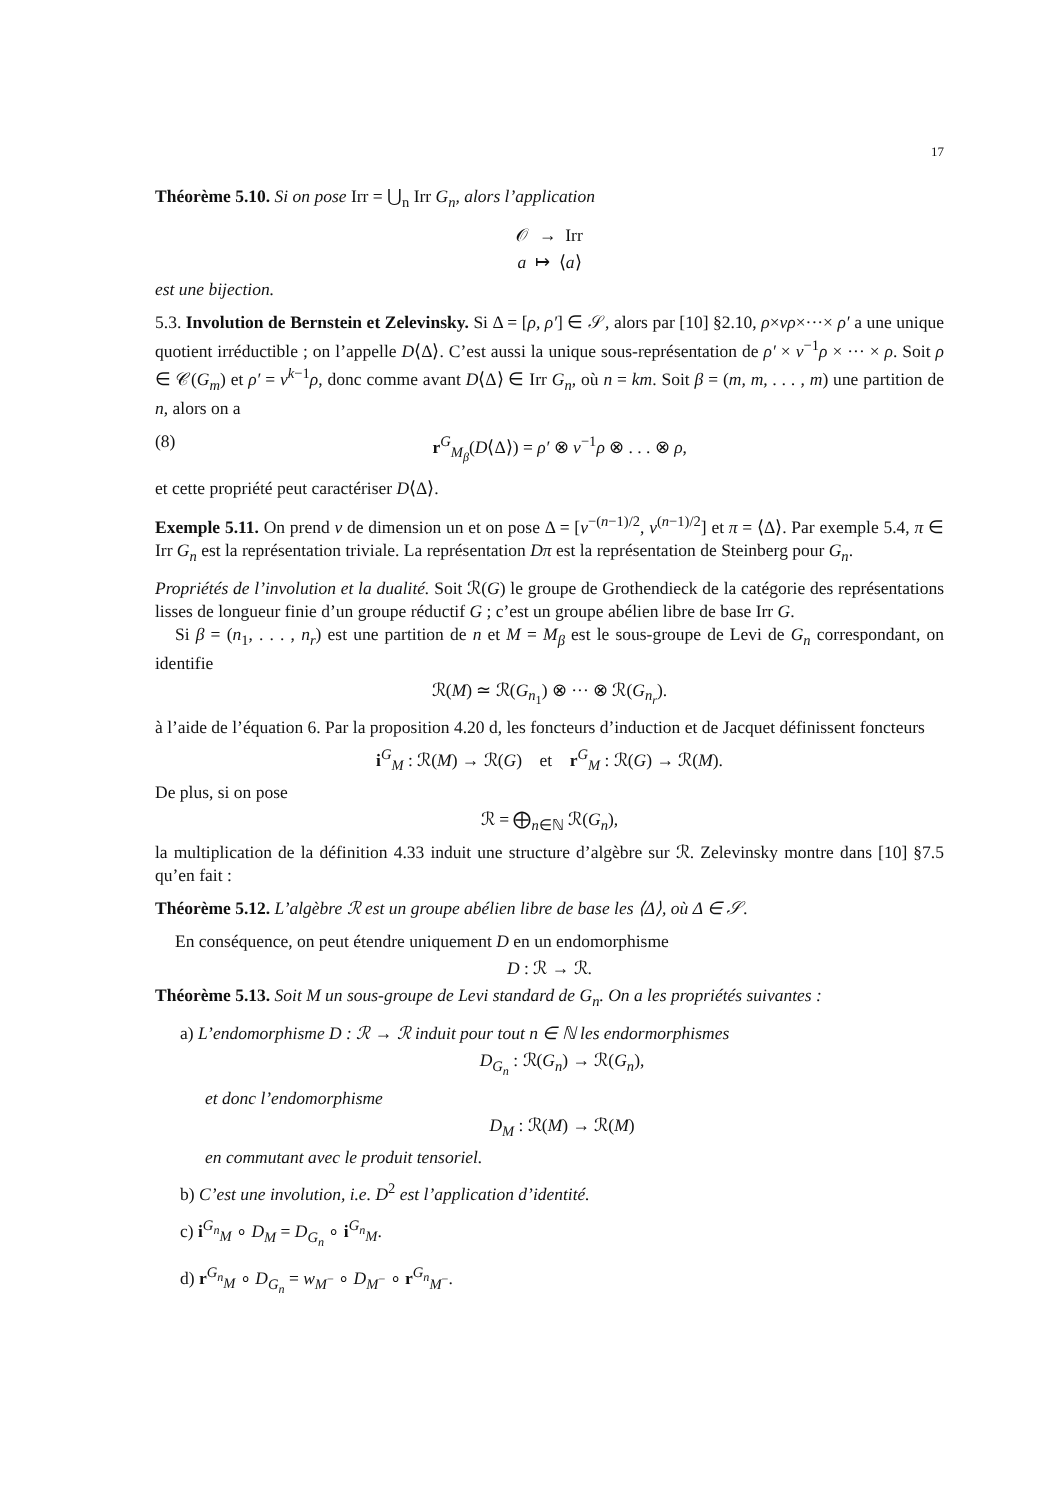17
Théorème 5.10. Si on pose Irr = ⋃<sub>n</sub> Irr G<sub>n</sub>, alors l’application
𝒪 → Irr
a ↦ ⟨a⟩
est une bijection.
5.3. Involution de Bernstein et Zelevinsky. Si Δ = [ρ, ρ′] ∈ 𝒮, alors par [10] §2.10, ρ×νρ×···× ρ′ a une unique quotient irréductible ; on l’appelle D⟨Δ⟩. C’est aussi la unique sous-représentation de ρ′ × ν<sup>−1</sup>ρ × ··· × ρ. Soit ρ ∈ 𝒞(G<sub>m</sub>) et ρ′ = ν<sup>k−1</sup>ρ, donc comme avant D⟨Δ⟩ ∈ Irr G<sub>n</sub>, où n = km. Soit β = (m, m, . . . , m) une partition de n, alors on a
(8) r<sup>G</sup><sub>M<sub>β</sub></sub>(D⟨Δ⟩) = ρ′ ⊗ ν<sup>−1</sup>ρ ⊗ . . . ⊗ ρ,
et cette propriété peut caractériser D⟨Δ⟩.
Exemple 5.11. On prend ν de dimension un et on pose Δ = [ν<sup>−(n−1)/2</sup>, ν<sup>(n−1)/2</sup>] et π = ⟨Δ⟩. Par exemple 5.4, π ∈ Irr G<sub>n</sub> est la représentation triviale. La représentation Dπ est la représentation de Steinberg pour G<sub>n</sub>.
Propriétés de l’involution et la dualité. Soit ℛ(G) le groupe de Grothendieck de la catégorie des représentations lisses de longueur finie d’un groupe réductif G ; c’est un groupe abélien libre de base Irr G.
Si β = (n<sub>1</sub>, . . . , n<sub>r</sub>) est une partition de n et M = M<sub>β</sub> est le sous-groupe de Levi de G<sub>n</sub> correspondant, on identifie
ℛ(M) ≃ ℛ(G<sub>n<sub>1</sub></sub>) ⊗ ··· ⊗ ℛ(G<sub>n<sub>r</sub></sub>).
à l’aide de l’équation 6. Par la proposition 4.20 d, les foncteurs d’induction et de Jacquet définissent foncteurs
i<sup>G</sup><sub>M</sub> : ℛ(M) → ℛ(G) et r<sup>G</sup><sub>M</sub> : ℛ(G) → ℛ(M).
De plus, si on pose
ℛ = ⨁<sub>n∈ℕ</sub> ℛ(G<sub>n</sub>),
la multiplication de la définition 4.33 induit une structure d’algèbre sur ℛ. Zelevinsky montre dans [10] §7.5 qu’en fait :
Théorème 5.12. L’algèbre ℛ est un groupe abélien libre de base les ⟨Δ⟩, où Δ ∈ 𝒮.
En conséquence, on peut étendre uniquement D en un endomorphisme
D : ℛ → ℛ.
Théorème 5.13. Soit M un sous-groupe de Levi standard de G<sub>n</sub>. On a les propriétés suivantes :
a) L’endomorphisme D : ℛ → ℛ induit pour tout n ∈ ℕ les endormorphismes
D<sub>G<sub>n</sub></sub> : ℛ(G<sub>n</sub>) → ℛ(G<sub>n</sub>),
et donc l’endomorphisme
D<sub>M</sub> : ℛ(M) → ℛ(M)
en commutant avec le produit tensoriel.
b) C’est une involution, i.e. D<sup>2</sup> est l’application d’identité.
c) i<sup>G<sub>n</sub></sup><sub>M</sub> ∘ D<sub>M</sub> = D<sub>G<sub>n</sub></sub> ∘ i<sup>G<sub>n</sub></sup><sub>M</sub>.
d) r<sup>G<sub>n</sub></sup><sub>M</sub> ∘ D<sub>G<sub>n</sub></sub> = w<sub>M<sup>−</sup></sub> ∘ D<sub>M<sup>−</sup></sub> ∘ r<sup>G<sub>n</sub></sup><sub>M<sup>−</sup></sub>.